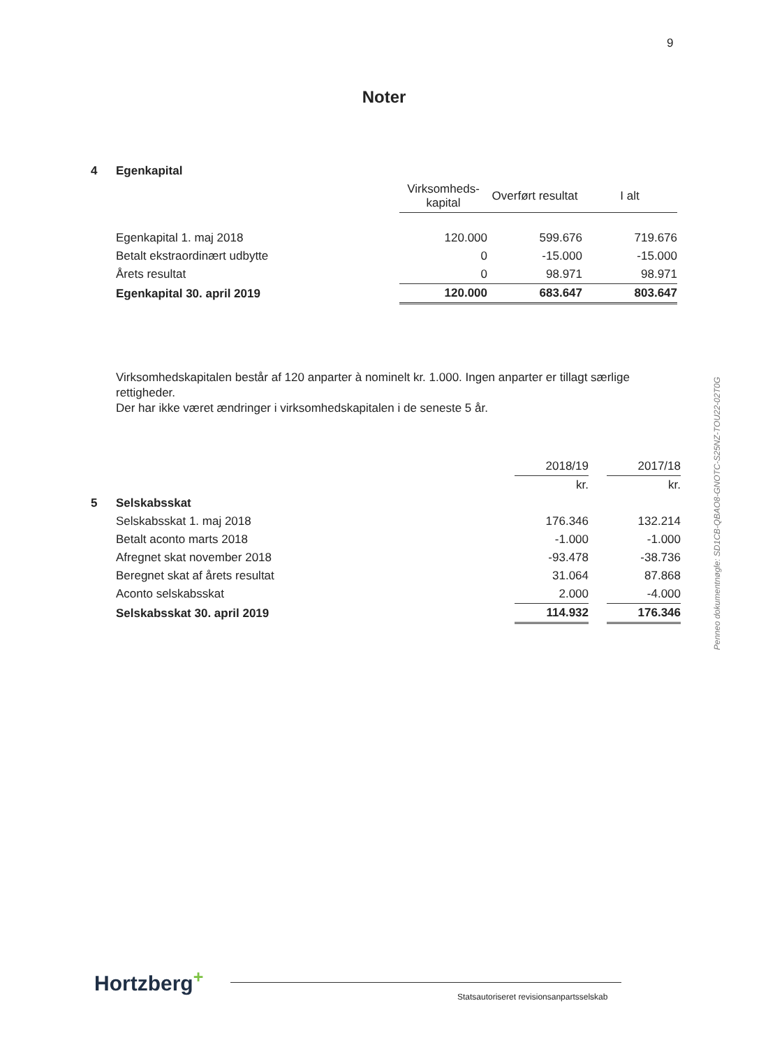9
Noter
| 4 | Egenkapital | | | |
| | | Virksomheds- kapital | Overført resultat | I alt |
| | Egenkapital 1. maj 2018 | 120.000 | 599.676 | 719.676 |
| | Betalt ekstraordinært udbytte | 0 | -15.000 | -15.000 |
| | Årets resultat | 0 | 98.971 | 98.971 |
| | Egenkapital 30. april 2019 | 120.000 | 683.647 | 803.647 |
Virksomhedskapitalen består af 120 anparter à nominelt kr. 1.000. Ingen anparter er tillagt særlige rettigheder.
Der har ikke været ændringer i virksomhedskapitalen i de seneste 5 år.
| | | 2018/19 | | 2017/18 |
| --- | --- | --- | --- | --- |
| | | kr. | | kr. |
| 5 | Selskabsskat | | | |
| | Selskabsskat 1. maj 2018 | 176.346 | | 132.214 |
| | Betalt aconto marts 2018 | -1.000 | | -1.000 |
| | Afregnet skat november 2018 | -93.478 | | -38.736 |
| | Beregnet skat af årets resultat | 31.064 | | 87.868 |
| | Aconto selskabsskat | 2.000 | | -4.000 |
| | Selskabsskat 30. april 2019 | 114.932 | | 176.346 |
Penneo dokumentnøgle: SD1CB-QBAO8-GNOTC-S25NZ-TOU22-02T0G
Hortzberg<sup>+</sup>
Statsautoriseret revisionsanpartsselskab